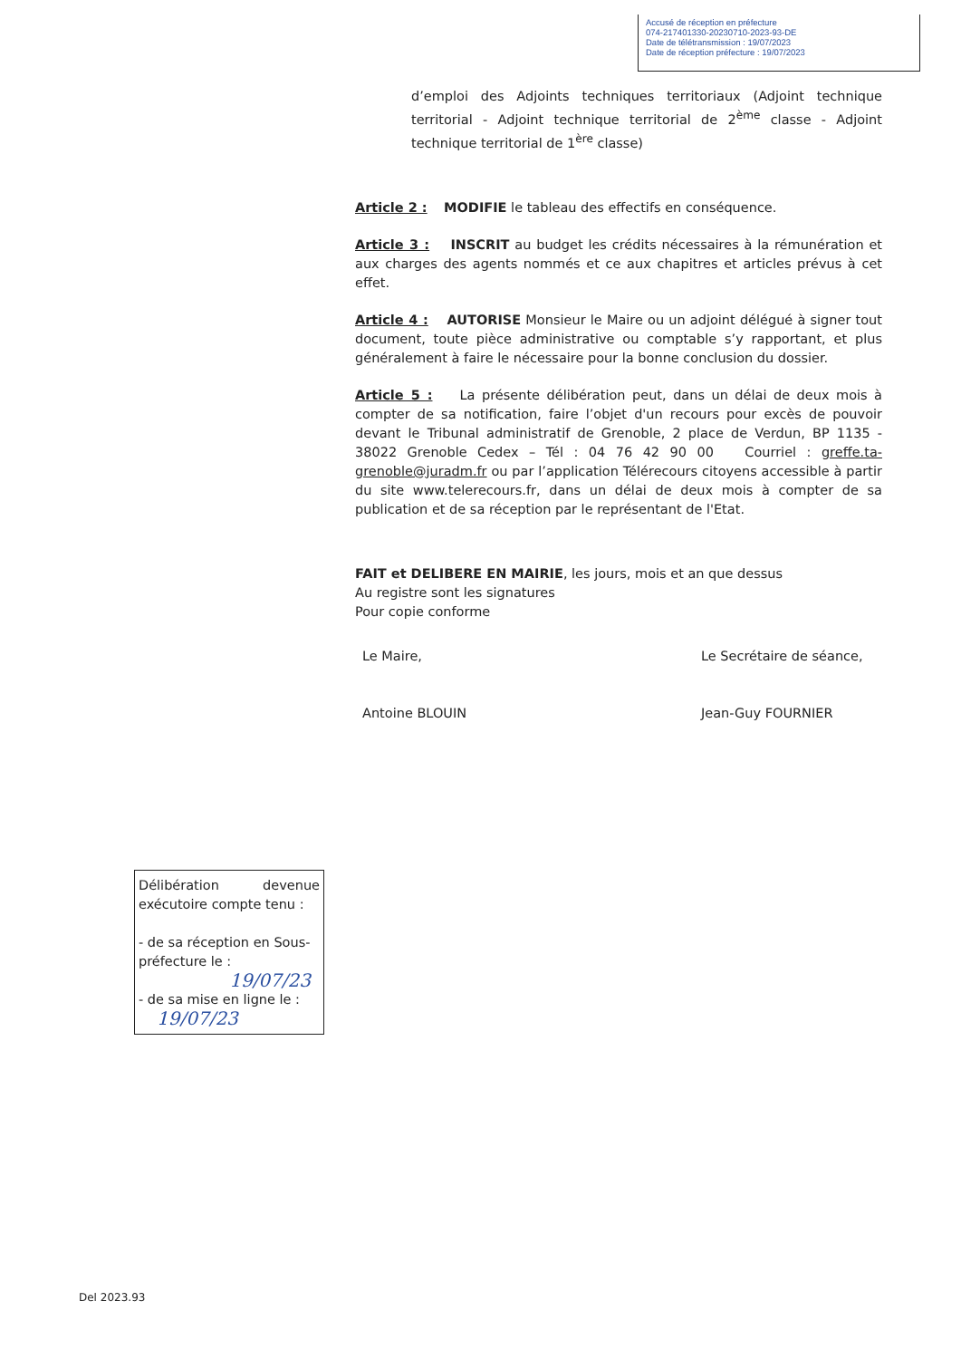Accusé de réception en préfecture
074-217401330-20230710-2023-93-DE
Date de télétransmission : 19/07/2023
Date de réception préfecture : 19/07/2023
d’emploi des Adjoints techniques territoriaux (Adjoint technique territorial - Adjoint technique territorial de 2<sup>ème</sup> classe - Adjoint technique territorial de 1<sup>ère</sup> classe)
Article 2 : MODIFIE le tableau des effectifs en conséquence.
Article 3 : INSCRIT au budget les crédits nécessaires à la rémunération et aux charges des agents nommés et ce aux chapitres et articles prévus à cet effet.
Article 4 : AUTORISE Monsieur le Maire ou un adjoint délégué à signer tout document, toute pièce administrative ou comptable s’y rapportant, et plus généralement à faire le nécessaire pour la bonne conclusion du dossier.
Article 5 : La présente délibération peut, dans un délai de deux mois à compter de sa notification, faire l’objet d'un recours pour excès de pouvoir devant le Tribunal administratif de Grenoble, 2 place de Verdun, BP 1135 - 38022 Grenoble Cedex – Tél : 04 76 42 90 00 Courriel : greffe.ta-grenoble@juradm.fr ou par l’application Télérecours citoyens accessible à partir du site www.telerecours.fr, dans un délai de deux mois à compter de sa publication et de sa réception par le représentant de l'Etat.
FAIT et DELIBERE EN MAIRIE, les jours, mois et an que dessus
Au registre sont les signatures
Pour copie conforme
Le Maire,
Antoine BLOUIN
Le Secrétaire de séance,
Jean-Guy FOURNIER
Délibération devenue
exécutoire compte tenu :
- de sa réception en Sous-préfecture le :
19/07/23
- de sa mise en ligne le :
19/07/23
Del 2023.93